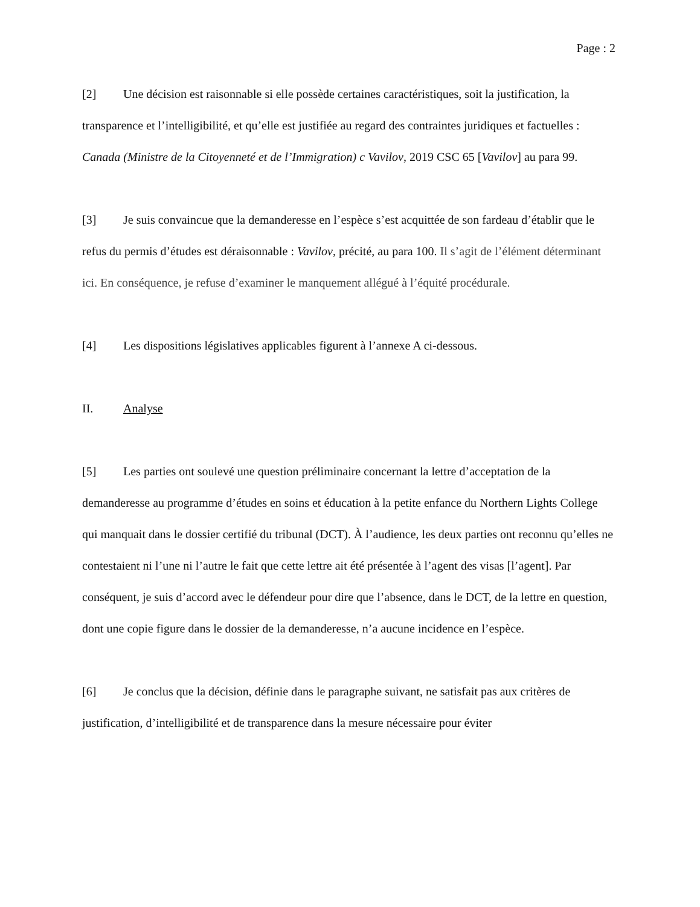Page : 2
[2] Une décision est raisonnable si elle possède certaines caractéristiques, soit la justification, la transparence et l’intelligibilité, et qu’elle est justifiée au regard des contraintes juridiques et factuelles : Canada (Ministre de la Citoyenneté et de l’Immigration) c Vavilov, 2019 CSC 65 [Vavilov] au para 99.
[3] Je suis convaincue que la demanderesse en l’espèce s’est acquittée de son fardeau d’établir que le refus du permis d’études est déraisonnable : Vavilov, précité, au para 100. Il s’agit de l’élément déterminant ici. En conséquence, je refuse d’examiner le manquement allégué à l’équité procédurale.
[4] Les dispositions législatives applicables figurent à l’annexe A ci-dessous.
II. Analyse
[5] Les parties ont soulevé une question préliminaire concernant la lettre d’acceptation de la demanderesse au programme d’études en soins et éducation à la petite enfance du Northern Lights College qui manquait dans le dossier certifié du tribunal (DCT). À l’audience, les deux parties ont reconnu qu’elles ne contestaient ni l’une ni l’autre le fait que cette lettre ait été présentée à l’agent des visas [l’agent]. Par conséquent, je suis d’accord avec le défendeur pour dire que l’absence, dans le DCT, de la lettre en question, dont une copie figure dans le dossier de la demanderesse, n’a aucune incidence en l’espèce.
[6] Je conclus que la décision, définie dans le paragraphe suivant, ne satisfait pas aux critères de justification, d’intelligibilité et de transparence dans la mesure nécessaire pour éviter